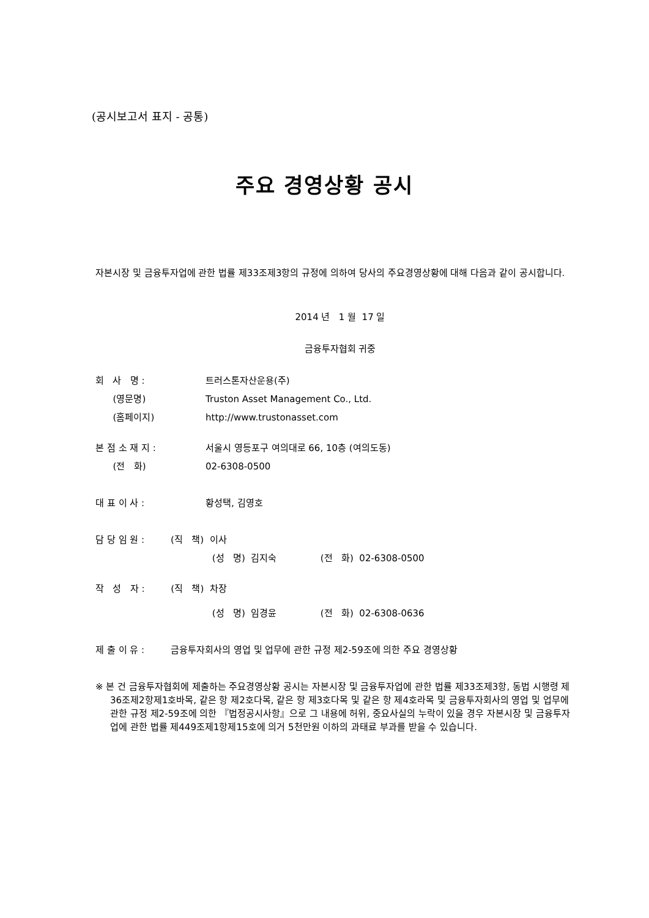(공시보고서 표지 - 공통)
주요 경영상황 공시
자본시장 및 금융투자업에 관한 법률 제33조제3항의 규정에 의하여 당사의 주요경영상황에 대해 다음과 같이 공시합니다.
2014 년 1 월 17 일
금융투자협회 귀중
| 회 사 명 : | 트러스톤자산운용(주) |
| (영문명) | Truston Asset Management Co., Ltd. |
| (홈페이지) | http://www.trustonasset.com |
| 본 점 소 재 지 : | 서울시 영등포구 여의대로 66, 10층 (여의도동) |
| (전 화) | 02-6308-0500 |
| 대 표 이 사 : | 황성택, 김영호 |
| 담 당 임 원 : (직 책) 이사 | |
| (성 명) 김지숙 (전 화) 02-6308-0500 | |
| 작 성 자 : (직 책) 차장 | |
| (성 명) 임경윤 (전 화) 02-6308-0636 | |
| 제 출 이 유 : 금융투자회사의 영업 및 업무에 관한 규정 제2-59조에 의한 주요 경영상황 | |
※ 본 건 금융투자협회에 제출하는 주요경영상황 공시는 자본시장 및 금융투자업에 관한 법률 제33조제3항, 동법 시행령 제36조제2항제1호바목, 같은 항 제2호다목, 같은 항 제3호다목 및 같은 항 제4호라목 및 금융투자회사의 영업 및 업무에 관한 규정 제2-59조에 의한 『법정공시사항』으로 그 내용에 허위, 중요사실의 누락이 있을 경우 자본시장 및 금융투자업에 관한 법률 제449조제1항제15호에 의거 5천만원 이하의 과태료 부과를 받을 수 있습니다.